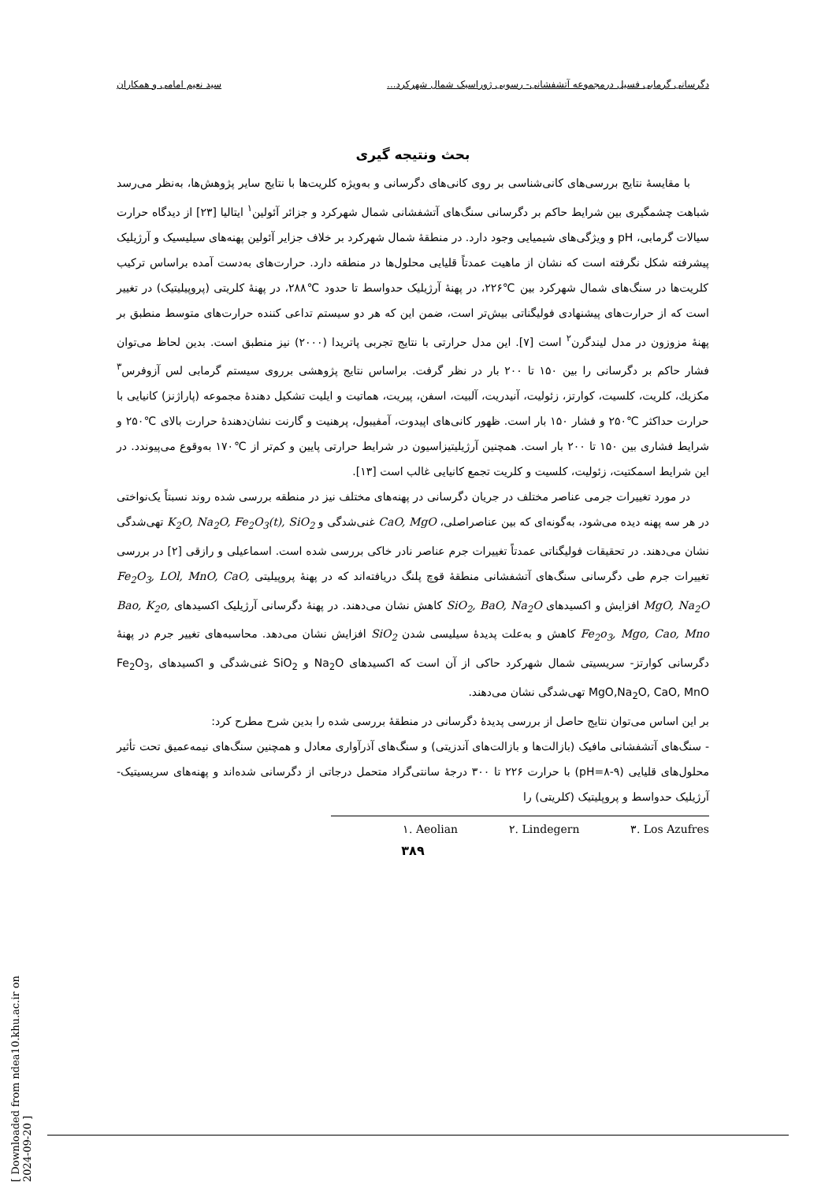دگرسانی گرمابی فسیل درمجموعه آتشفشانی- رسوبی ژوراسیک شمال شهرکرد... سید نعیم امامی و همکاران
بحث ونتیجه گیری
با مقایسهٔ نتایج بررسی‌های کانی‌شناسی بر روی کانی‌های دگرسانی و به‌ویژه کلریت‌ها با نتایج سایر پژوهش‌ها، به‌نظر می‌رسد شباهت چشمگیری بین شرایط حاکم بر دگرسانی سنگ‌های آتشفشانی شمال شهرکرد و جزائر آئولین<sup>۱</sup> ایتالیا [۲۳] از دیدگاه حرارت سیالات گرمابی، pH و ویژگی‌های شیمیایی وجود دارد. در منطقهٔ شمال شهرکرد بر خلاف جزایر آئولین پهنه‌های سیلیسیک و آرژیلیک پیشرفته شکل نگرفته است که نشان از ماهیت عمدتاً قلیایی محلول‌ها در منطقه دارد. حرارت‌های به‌دست آمده براساس ترکیب کلریت‌ها در سنگ‌های شمال شهرکرد بین ℃۲۲۶، در پهنهٔ آرژیلیک حدواسط تا حدود ℃۲۸۸، در پهنهٔ کلریتی (پروپیلیتیک) در تغییر است که از حرارت‌های پیشنهادی فولیگناتی بیش‌تر است، ضمن این که هر دو سیستم تداعی کننده حرارت‌های متوسط منطبق بر پهنهٔ مزوزون در مدل لیندگرن<sup>۲</sup> است [۷]. این مدل حرارتی با نتایج تجربی پاتریدا (۲۰۰۰) نیز منطبق است. بدین لحاظ می‌توان فشار حاکم بر دگرسانی را بین ۱۵۰ تا ۲۰۰ بار در نظر گرفت. براساس نتایج پژوهشی برروی سیستم گرمابی لس آزوفرس<sup>۳</sup> مکزیك، کلریت، کلسیت، کوارتز، زئولیت، آنیدریت، آلبیت، اسفن، پیریت، هماتیت و ایلیت تشکیل دهندهٔ مجموعه (پاراژنز) کانیایی با حرارت حداکثر ℃۲۵۰ و فشار ۱۵۰ بار است. ظهور کانی‌های اپیدوت، آمفیبول، پرهنیت و گارنت نشان‌دهندهٔ حرارت بالای ℃۲۵۰ و شرایط فشاری بین ۱۵۰ تا ۲۰۰ بار است. همچنین آرژیلیتیزاسیون در شرایط حرارتی پایین و کم‌تر از ℃۱۷۰ به‌وقوع می‌پیوندد. در این شرایط اسمکتیت، زئولیت، کلسیت و کلریت تجمع کانیایی غالب است [۱۳].
در مورد تغییرات جرمی عناصر مختلف در جریان دگرسانی در پهنه‌های مختلف نیز در منطقه بررسی شده روند نسبتاً یک‌نواختی در هر سه پهنه دیده می‌شود، به‌گونه‌ای که بین عناصراصلی، CaO, MgO غنی‌شدگی و K<sub>2</sub>O, Na<sub>2</sub>O, Fe<sub>2</sub>O<sub>3</sub>(t), SiO<sub>2</sub> تهی‌شدگی نشان می‌دهند. در تحقیقات فولیگناتی عمدتاً تغییرات جرم عناصر نادر خاکی بررسی شده است. اسماعیلی و رازقی [۲] در بررسی تغییرات جرم طی دگرسانی سنگ‌های آتشفشانی منطقهٔ قوچ پلنگ دریافته‌اند که در پهنهٔ پروپیلیتی Fe<sub>2</sub>O<sub>3</sub>, LOl, MnO, CaO, MgO, Na<sub>2</sub>O افزایش و اکسیدهای SiO<sub>2</sub>, BaO, Na<sub>2</sub>O کاهش نشان می‌دهند. در پهنهٔ دگرسانی آرژیلیک اکسیدهای Bao, K<sub>2</sub>o, Fe<sub>2</sub>o<sub>3</sub>, Mgo, Cao, Mno کاهش و به‌علت پدیدهٔ سیلیسی شدن SiO<sub>2</sub> افزایش نشان می‌دهد. محاسبه‌های تغییر جرم در پهنهٔ دگرسانی کوارتز- سریسیتی شمال شهرکرد حاکی از آن است که اکسیدهای Na<sub>2</sub>O و SiO<sub>2</sub> غنی‌شدگی و اکسیدهای Fe<sub>2</sub>O<sub>3</sub>, MgO,Na<sub>2</sub>O, CaO, MnO تهی‌شدگی نشان می‌دهند.
بر این اساس می‌توان نتایج حاصل از بررسی پدیدهٔ دگرسانی در منطقهٔ بررسی شده را بدین شرح مطرح کرد:
- سنگ‌های آتشفشانی مافیک (بازالت‌ها و بازالت‌های آندزیتی) و سنگ‌های آذرآواری معادل و همچنین سنگ‌های نیمه‌عمیق تحت تأثیر محلول‌های قلیایی (pH=۸-۹) با حرارت ۲۲۶ تا ۳۰۰ درجهٔ سانتی‌گراد متحمل درجاتی از دگرسانی شده‌اند و پهنه‌های سریسیتیک- آرژیلیک حدواسط و پروپلیتیک (کلریتی) را
۱. Aeolian ۲. Lindegern ۳. Los Azufres
۳۸۹
[ Downloaded from ndea10.khu.ac.ir on 2024-09-20 ]